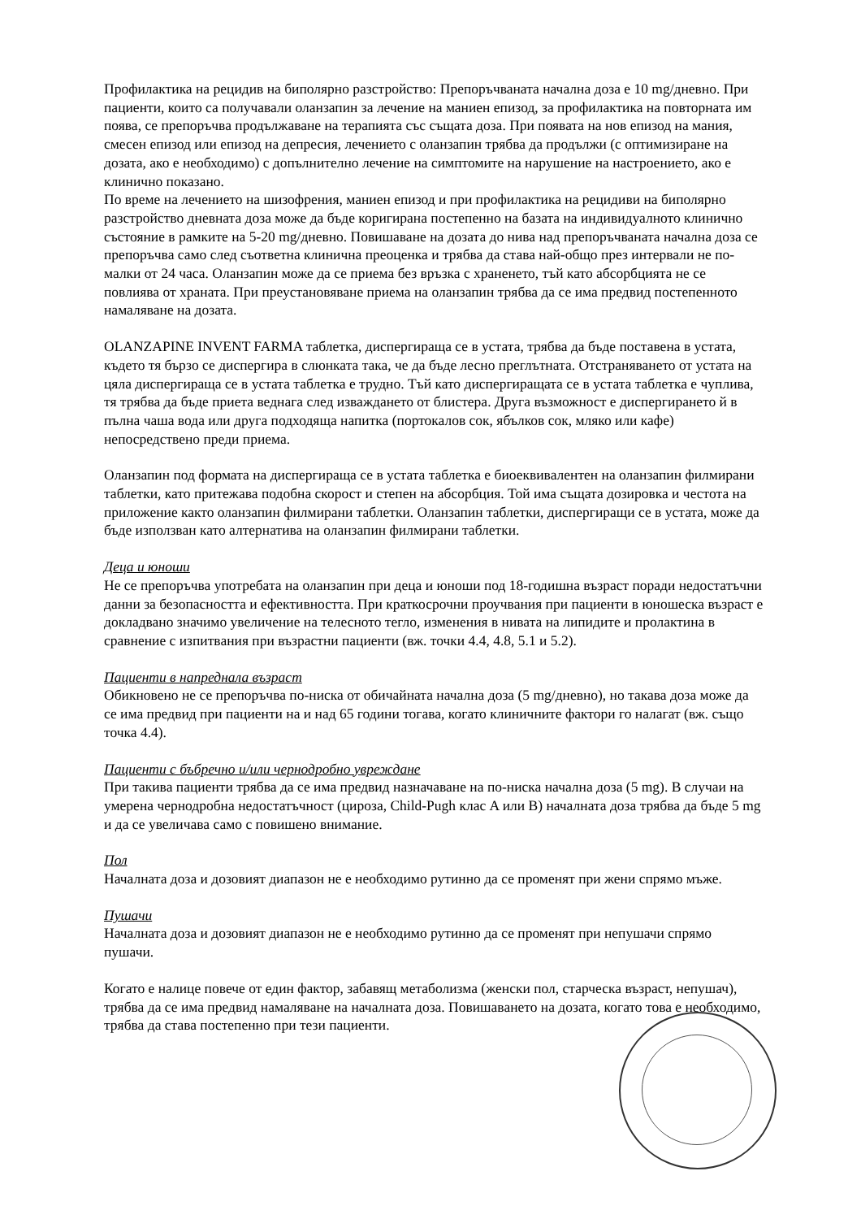Профилактика на рецидив на биполярно разстройство: Препоръчваната начална доза е 10 mg/дневно. При пациенти, които са получавали оланзапин за лечение на маниен епизод, за профилактика на повторната им поява, се препоръчва продължаване на терапията със същата доза. При появата на нов епизод на мания, смесен епизод или епизод на депресия, лечението с оланзапин трябва да продължи (с оптимизиране на дозата, ако е необходимо) с допълнително лечение на симптомите на нарушение на настроението, ако е клинично показано.
По време на лечението на шизофрения, маниен епизод и при профилактика на рецидиви на биполярно разстройство дневната доза може да бъде коригирана постепенно на базата на индивидуалното клинично състояние в рамките на 5-20 mg/дневно. Повишаване на дозата до нива над препоръчваната начална доза се препоръчва само след съответна клинична преоценка и трябва да става най-общо през интервали не по-малки от 24 часа. Оланзапин може да се приема без връзка с храненето, тъй като абсорбцията не се повлиява от храната. При преустановяване приема на оланзапин трябва да се има предвид постепенното намаляване на дозата.
OLANZAPINE INVENT FARMA таблетка, диспергираща се в устата, трябва да бъде поставена в устата, където тя бързо се диспергира в слюнката така, че да бъде лесно преглътната. Отстраняването от устата на цяла диспергираща се в устата таблетка е трудно. Тъй като диспергиращата се в устата таблетка е чуплива, тя трябва да бъде приета веднага след изваждането от блистера. Друга възможност е диспергирането й в пълна чаша вода или друга подходяща напитка (портокалов сок, ябълков сок, мляко или кафе) непосредствено преди приема.
Оланзапин под формата на диспергираща се в устата таблетка е биоеквивалентен на оланзапин филмирани таблетки, като притежава подобна скорост и степен на абсорбция. Той има същата дозировка и честота на приложение както оланзапин филмирани таблетки. Оланзапин таблетки, диспергиращи се в устата, може да бъде използван като алтернатива на оланзапин филмирани таблетки.
Деца и юноши
Не се препоръчва употребата на оланзапин при деца и юноши под 18-годишна възраст поради недостатъчни данни за безопасността и ефективността. При краткосрочни проучвания при пациенти в юношеска възраст е докладвано значимо увеличение на телесното тегло, изменения в нивата на липидите и пролактина в сравнение с изпитвания при възрастни пациенти (вж. точки 4.4, 4.8, 5.1 и 5.2).
Пациенти в напреднала възраст
Обикновено не се препоръчва по-ниска от обичайната начална доза (5 mg/дневно), но такава доза може да се има предвид при пациенти на и над 65 години тогава, когато клиничните фактори го налагат (вж. също точка 4.4).
Пациенти с бъбречно и/или чернодробно увреждане
При такива пациенти трябва да се има предвид назначаване на по-ниска начална доза (5 mg). В случаи на умерена чернодробна недостатъчност (цироза, Child-Pugh клас A или B) началната доза трябва да бъде 5 mg и да се увеличава само с повишено внимание.
Пол
Началната доза и дозовият диапазон не е необходимо рутинно да се променят при жени спрямо мъже.
Пушачи
Началната доза и дозовият диапазон не е необходимо рутинно да се променят при непушачи спрямо пушачи.
Когато е налице повече от един фактор, забавящ метаболизма (женски пол, старческа възраст, непушач), трябва да се има предвид намаляване на началната доза. Повишаването на дозата, когато това е необходимо, трябва да става постепенно при тези пациенти.